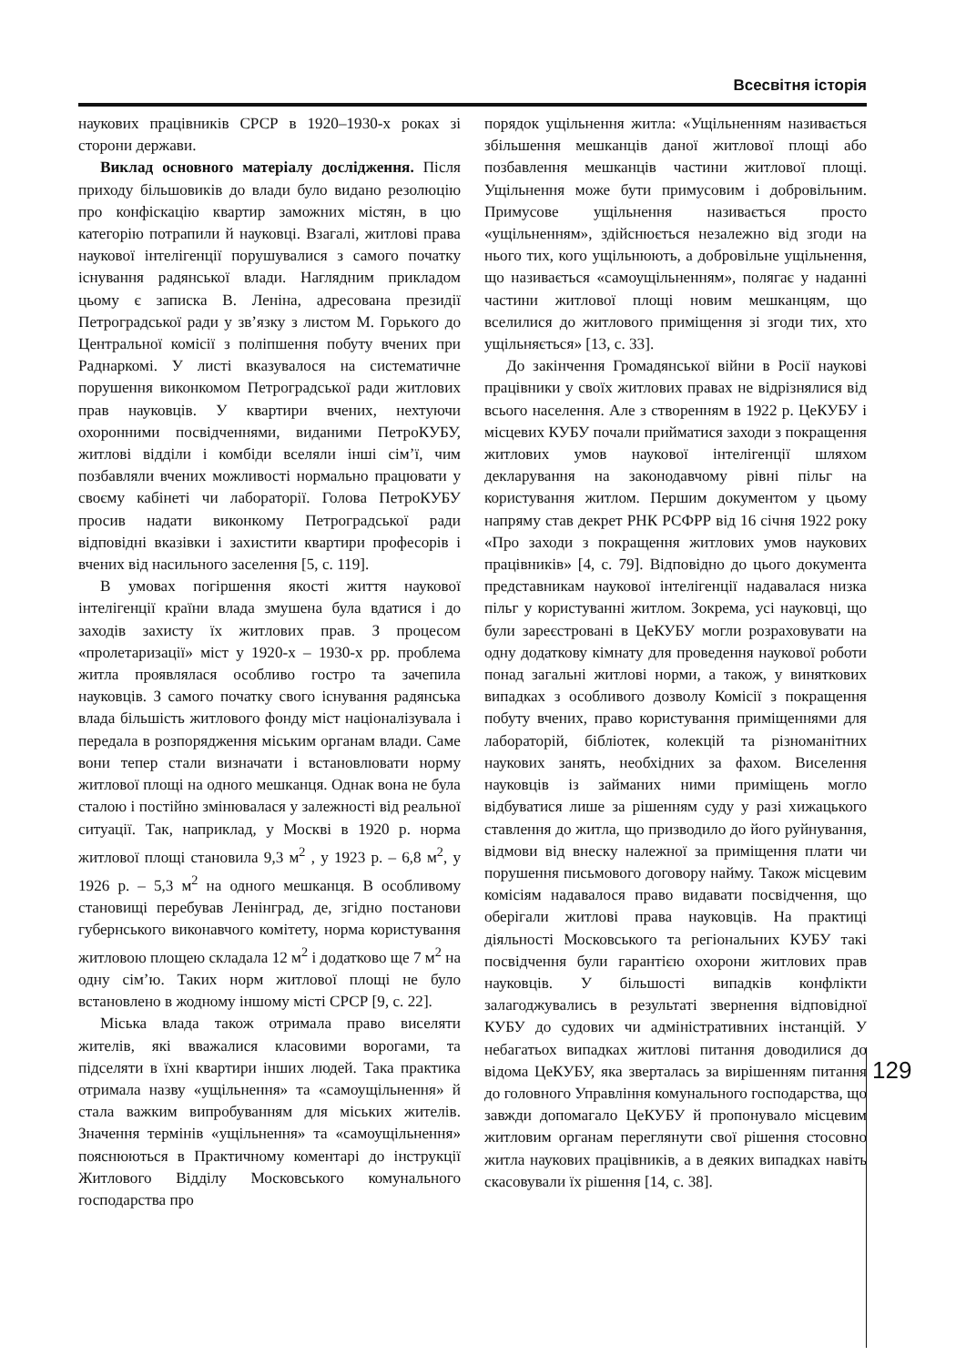Всесвітня історія
наукових працівників СРСР в 1920–1930-х роках зі сторони держави.
Виклад основного матеріалу дослідження. Після приходу більшовиків до влади було видано резолюцію про конфіскацію квартир заможних містян, в цю категорію потрапили й науковці. Взагалі, житлові права наукової інтелігенції порушувалися з самого початку існування радянської влади. Наглядним прикладом цьому є записка В. Леніна, адресована президії Петроградської ради у зв’язку з листом М. Горького до Центральної комісії з поліпшення побуту вчених при Раднаркомі. У листі вказувалося на систематичне порушення виконкомом Петроградської ради житлових прав науковців. У квартири вчених, нехтуючи охоронними посвідченнями, виданими ПетроКУБУ, житлові відділи і комбіди вселяли інші сім’ї, чим позбавляли вчених можливості нормально працювати у своєму кабінеті чи лабораторії. Голова ПетроКУБУ просив надати виконкому Петроградської ради відповідні вказівки і захистити квартири професорів і вчених від насильного заселення [5, с. 119].
В умовах погіршення якості життя наукової інтелігенції країни влада змушена була вдатися і до заходів захисту їх житлових прав. З процесом «пролетаризації» міст у 1920-х – 1930-х рр. проблема житла проявлялася особливо гостро та зачепила науковців. З самого початку свого існування радянська влада більшість житлового фонду міст націоналізувала і передала в розпорядження міським органам влади. Саме вони тепер стали визначати і встановлювати норму житлової площі на одного мешканця. Однак вона не була сталою і постійно змінювалася у залежності від реальної ситуації. Так, наприклад, у Москві в 1920 р. норма житлової площі становила 9,3 м<sup>2</sup> , у 1923 р. – 6,8 м<sup>2</sup>, у 1926 р. – 5,3 м<sup>2</sup> на одного мешканця. В особливому становищі перебував Ленінград, де, згідно постанови губернського виконавчого комітету, норма користування житловою площею складала 12 м<sup>2</sup> і додатково ще 7 м<sup>2</sup> на одну сім’ю. Таких норм житлової площі не було встановлено в жодному іншому місті СРСР [9, с. 22].
Міська влада також отримала право виселяти жителів, які вважалися класовими ворогами, та підселяти в їхні квартири інших людей. Така практика отримала назву «ущільнення» та «самоущільнення» й стала важким випробуванням для міських жителів. Значення термінів «ущільнення» та «самоущільнення» пояснюються в Практичному коментарі до інструкції Житлового Відділу Московського комунального господарства про
порядок ущільнення житла: «Ущільненням називається збільшення мешканців даної житлової площі або позбавлення мешканців частини житлової площі. Ущільнення може бути примусовим і добровільним. Примусове ущільнення називається просто «ущільненням», здійснюється незалежно від згоди на нього тих, кого ущільнюють, а добровільне ущільнення, що називається «самоущільненням», полягає у наданні частини житлової площі новим мешканцям, що вселилися до житлового приміщення зі згоди тих, хто ущільняється» [13, с. 33].
До закінчення Громадянської війни в Росії наукові працівники у своїх житлових правах не відрізнялися від всього населення. Але з створенням в 1922 р. ЦеКУБУ і місцевих КУБУ почали прийматися заходи з покращення житлових умов наукової інтелігенції шляхом декларування на законодавчому рівні пільг на користування житлом. Першим документом у цьому напряму став декрет РНК РСФРР від 16 січня 1922 року «Про заходи з покращення житлових умов наукових працівників» [4, с. 79]. Відповідно до цього документа представникам наукової інтелігенції надавалася низка пільг у користуванні житлом. Зокрема, усі науковці, що були зареєстровані в ЦеКУБУ могли розраховувати на одну додаткову кімнату для проведення наукової роботи понад загальні житлові норми, а також, у виняткових випадках з особливого дозволу Комісії з покращення побуту вчених, право користування приміщеннями для лабораторій, бібліотек, колекцій та різноманітних наукових занять, необхідних за фахом. Виселення науковців із займаних ними приміщень могло відбуватися лише за рішенням суду у разі хижацького ставлення до житла, що призводило до його руйнування, відмови від внеску належної за приміщення плати чи порушення письмового договору найму. Також місцевим комісіям надавалося право видавати посвідчення, що оберігали житлові права науковців. На практиці діяльності Московського та регіональних КУБУ такі посвідчення були гарантією охорони житлових прав науковців. У більшості випадків конфлікти залагоджувались в результаті звернення відповідної КУБУ до судових чи адміністративних інстанцій. У небагатьох випадках житлові питання доводилися до відома ЦеКУБУ, яка зверталась за вирішенням питання до головного Управління комунального господарства, що завжди допомагало ЦеКУБУ й пропонувало місцевим житловим органам переглянути свої рішення стосовно житла наукових працівників, а в деяких випадках навіть скасовували їх рішення [14, с. 38].
129